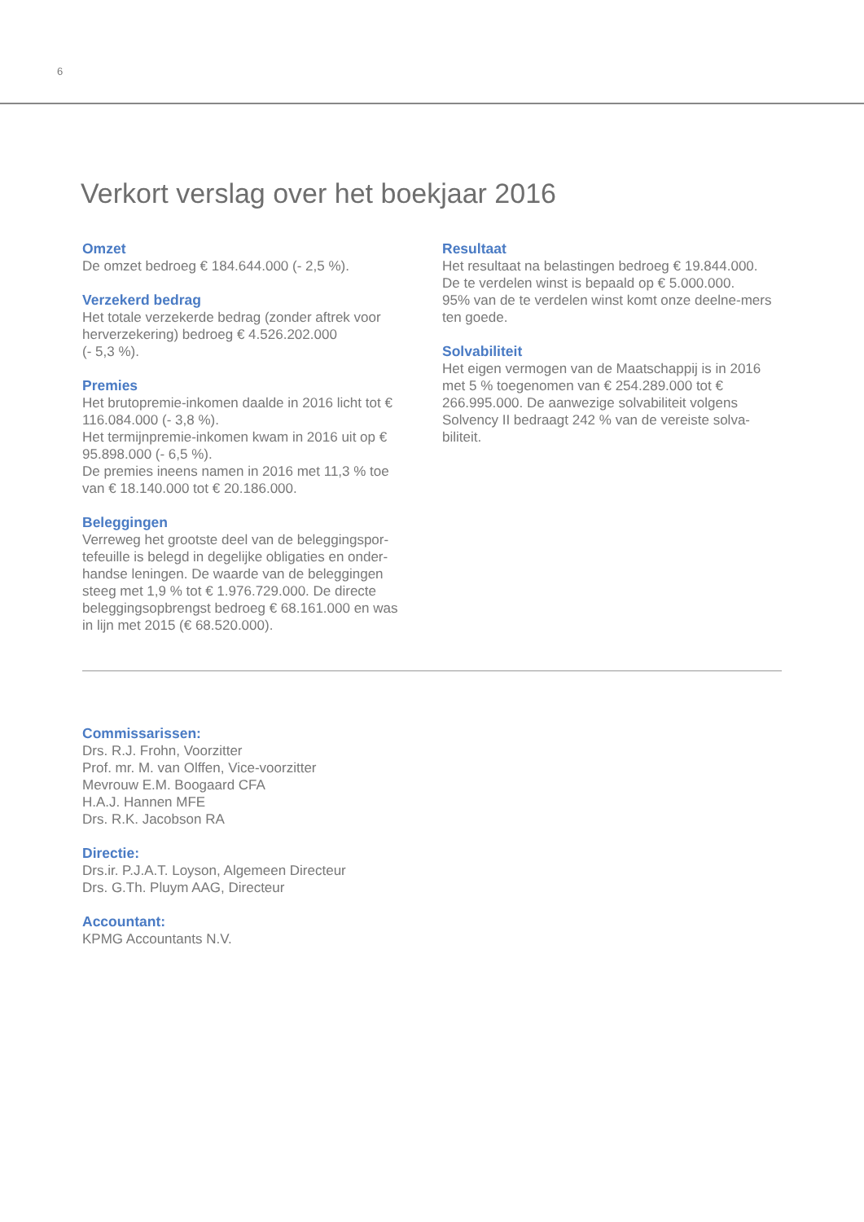6
Verkort verslag over het boekjaar 2016
Omzet
De omzet bedroeg € 184.644.000 (- 2,5 %).
Verzekerd bedrag
Het totale verzekerde bedrag (zonder aftrek voor herverzekering) bedroeg € 4.526.202.000
(- 5,3 %).
Premies
Het brutopremie-inkomen daalde in 2016 licht tot € 116.084.000 (- 3,8 %).
Het termijnpremie-inkomen kwam in 2016 uit op € 95.898.000 (- 6,5 %).
De premies ineens namen in 2016 met 11,3 % toe van € 18.140.000 tot € 20.186.000.
Beleggingen
Verreweg het grootste deel van de beleggingspor-tefeuille is belegd in degelijke obligaties en onder-handse leningen. De waarde van de beleggingen steeg met 1,9 % tot € 1.976.729.000. De directe beleggingsopbrengst bedroeg € 68.161.000 en was in lijn met 2015 (€ 68.520.000).
Resultaat
Het resultaat na belastingen bedroeg € 19.844.000.
De te verdelen winst is bepaald op € 5.000.000.
95% van de te verdelen winst komt onze deelne-mers ten goede.
Solvabiliteit
Het eigen vermogen van de Maatschappij is in 2016 met 5 % toegenomen van € 254.289.000 tot € 266.995.000. De aanwezige solvabiliteit volgens Solvency II bedraagt 242 % van de vereiste solva-biliteit.
Commissarissen:
Drs. R.J. Frohn, Voorzitter
Prof. mr. M. van Olffen, Vice-voorzitter
Mevrouw E.M. Boogaard CFA
H.A.J. Hannen MFE
Drs. R.K. Jacobson RA
Directie:
Drs.ir. P.J.A.T. Loyson, Algemeen Directeur
Drs. G.Th. Pluym AAG, Directeur
Accountant:
KPMG Accountants N.V.